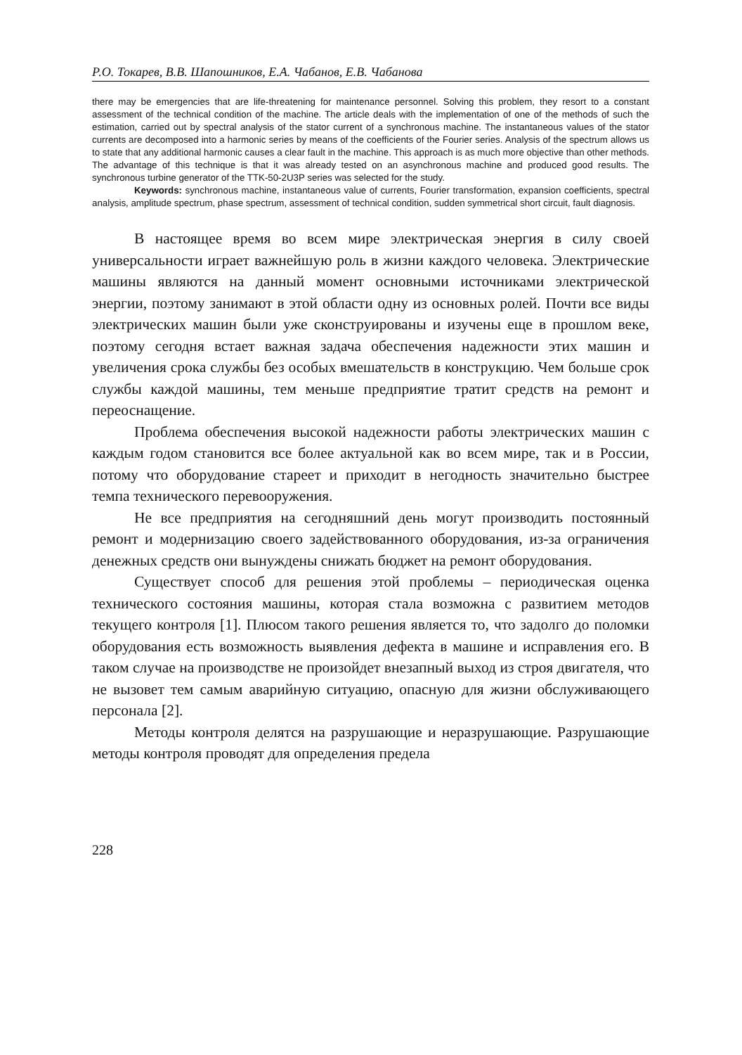Р.О. Токарев, В.В. Шапошников, Е.А. Чабанов, Е.В. Чабанова
there may be emergencies that are life-threatening for maintenance personnel. Solving this problem, they resort to a constant assessment of the technical condition of the machine. The article deals with the implementation of one of the methods of such the estimation, carried out by spectral analysis of the stator current of a synchronous machine. The instantaneous values of the stator currents are decomposed into a harmonic series by means of the coefficients of the Fourier series. Analysis of the spectrum allows us to state that any additional harmonic causes a clear fault in the machine. This approach is as much more objective than other methods. The advantage of this technique is that it was already tested on an asynchronous machine and produced good results. The synchronous turbine generator of the TTK-50-2U3P series was selected for the study.
Keywords: synchronous machine, instantaneous value of currents, Fourier transformation, expansion coefficients, spectral analysis, amplitude spectrum, phase spectrum, assessment of technical condition, sudden symmetrical short circuit, fault diagnosis.
В настоящее время во всем мире электрическая энергия в силу своей универсальности играет важнейшую роль в жизни каждого человека. Электрические машины являются на данный момент основными источниками электрической энергии, поэтому занимают в этой области одну из основных ролей. Почти все виды электрических машин были уже сконструированы и изучены еще в прошлом веке, поэтому сегодня встает важная задача обеспечения надежности этих машин и увеличения срока службы без особых вмешательств в конструкцию. Чем больше срок службы каждой машины, тем меньше предприятие тратит средств на ремонт и переоснащение.
Проблема обеспечения высокой надежности работы электрических машин с каждым годом становится все более актуальной как во всем мире, так и в России, потому что оборудование стареет и приходит в негодность значительно быстрее темпа технического перевооружения.
Не все предприятия на сегодняшний день могут производить постоянный ремонт и модернизацию своего задействованного оборудования, из-за ограничения денежных средств они вынуждены снижать бюджет на ремонт оборудования.
Существует способ для решения этой проблемы – периодическая оценка технического состояния машины, которая стала возможна с развитием методов текущего контроля [1]. Плюсом такого решения является то, что задолго до поломки оборудования есть возможность выявления дефекта в машине и исправления его. В таком случае на производстве не произойдет внезапный выход из строя двигателя, что не вызовет тем самым аварийную ситуацию, опасную для жизни обслуживающего персонала [2].
Методы контроля делятся на разрушающие и неразрушающие. Разрушающие методы контроля проводят для определения предела
228